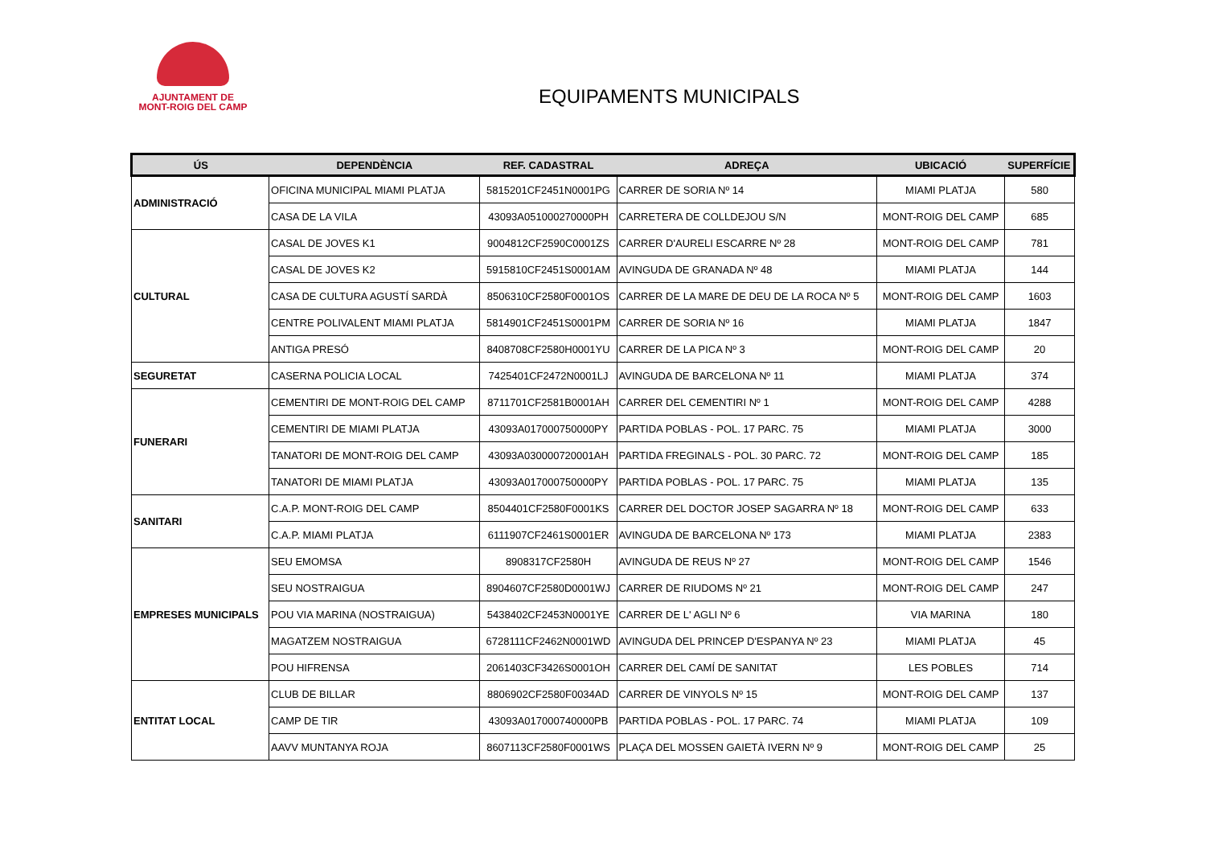AJUNTAMENT DE
MONT-ROIG DEL CAMP
EQUIPAMENTS MUNICIPALS
| ÚS | DEPENDÈNCIA | REF. CADASTRAL | ADREÇA | UBICACIÓ | SUPERFÍCIE |
| --- | --- | --- | --- | --- | --- |
| ADMINISTRACIÓ | OFICINA MUNICIPAL MIAMI PLATJA | 5815201CF2451N0001PG | CARRER DE SORIA Nº 14 | MIAMI PLATJA | 580 |
| | CASA DE LA VILA | 43093A051000270000PH | CARRETERA DE COLLDEJOU S/N | MONT-ROIG DEL CAMP | 685 |
| CULTURAL | CASAL DE JOVES K1 | 9004812CF2590C0001ZS | CARRER D'AURELI ESCARRE Nº 28 | MONT-ROIG DEL CAMP | 781 |
| | CASAL DE JOVES K2 | 5915810CF2451S0001AM | AVINGUDA DE GRANADA Nº 48 | MIAMI PLATJA | 144 |
| | CASA DE CULTURA AGUSTÍ SARDÀ | 8506310CF2580F0001OS | CARRER DE LA MARE DE DEU DE LA ROCA Nº 5 | MONT-ROIG DEL CAMP | 1603 |
| | CENTRE POLIVALENT MIAMI PLATJA | 5814901CF2451S0001PM | CARRER DE SORIA Nº 16 | MIAMI PLATJA | 1847 |
| | ANTIGA PRESÓ | 8408708CF2580H0001YU | CARRER DE LA PICA Nº 3 | MONT-ROIG DEL CAMP | 20 |
| SEGURETAT | CASERNA POLICIA LOCAL | 7425401CF2472N0001LJ | AVINGUDA DE BARCELONA Nº 11 | MIAMI PLATJA | 374 |
| FUNERARI | CEMENTIRI DE MONT-ROIG DEL CAMP | 8711701CF2581B0001AH | CARRER DEL CEMENTIRI Nº 1 | MONT-ROIG DEL CAMP | 4288 |
| | CEMENTIRI DE MIAMI PLATJA | 43093A017000750000PY | PARTIDA POBLAS - POL. 17 PARC. 75 | MIAMI PLATJA | 3000 |
| | TANATORI DE MONT-ROIG DEL CAMP | 43093A030000720001AH | PARTIDA FREGINALS - POL. 30 PARC. 72 | MONT-ROIG DEL CAMP | 185 |
| | TANATORI DE MIAMI PLATJA | 43093A017000750000PY | PARTIDA POBLAS - POL. 17 PARC. 75 | MIAMI PLATJA | 135 |
| SANITARI | C.A.P. MONT-ROIG DEL CAMP | 8504401CF2580F0001KS | CARRER DEL DOCTOR JOSEP SAGARRA Nº 18 | MONT-ROIG DEL CAMP | 633 |
| | C.A.P. MIAMI PLATJA | 6111907CF2461S0001ER | AVINGUDA DE BARCELONA Nº 173 | MIAMI PLATJA | 2383 |
| EMPRESES MUNICIPALS | SEU EMOMSA | 8908317CF2580H | AVINGUDA DE REUS Nº 27 | MONT-ROIG DEL CAMP | 1546 |
| | SEU NOSTRAIGUA | 8904607CF2580D0001WJ | CARRER DE RIUDOMS Nº 21 | MONT-ROIG DEL CAMP | 247 |
| | POU VIA MARINA (NOSTRAIGUA) | 5438402CF2453N0001YE | CARRER DE L' AGLI Nº 6 | VIA MARINA | 180 |
| | MAGATZEM NOSTRAIGUA | 6728111CF2462N0001WD | AVINGUDA DEL PRINCEP D'ESPANYA Nº 23 | MIAMI PLATJA | 45 |
| | POU HIFRENSA | 2061403CF3426S0001OH | CARRER DEL CAMÍ DE SANITAT | LES POBLES | 714 |
| ENTITAT LOCAL | CLUB DE BILLAR | 8806902CF2580F0034AD | CARRER DE VINYOLS Nº 15 | MONT-ROIG DEL CAMP | 137 |
| | CAMP DE TIR | 43093A017000740000PB | PARTIDA POBLAS - POL. 17 PARC. 74 | MIAMI PLATJA | 109 |
| | AAVV MUNTANYA ROJA | 8607113CF2580F0001WS | PLAÇA DEL MOSSEN GAIETÀ IVERN Nº 9 | MONT-ROIG DEL CAMP | 25 |